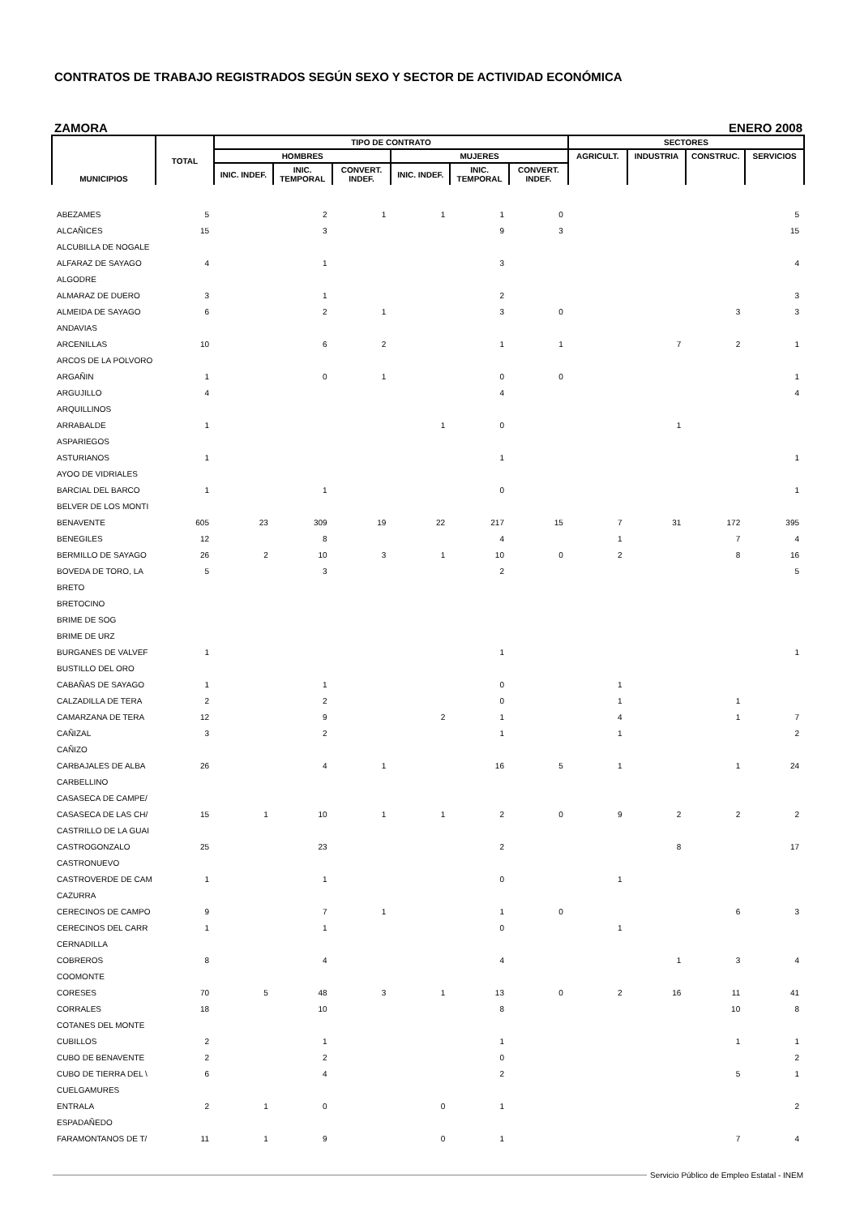CONTRATOS DE TRABAJO REGISTRADOS SEGÚN SEXO Y SECTOR DE ACTIVIDAD ECONÓMICA
ZAMORA ENERO 2008
| MUNICIPIOS | TOTAL | TIPO DE CONTRATO | | | | | | SECTORES | | | |
| --- | --- | --- | --- | --- | --- | --- | --- | --- | --- | --- | --- |
| | | HOMBRES | | | MUJERES | | | AGRICULT. | INDUSTRIA | CONSTRUC. | SERVICIOS |
| | | INIC. INDEF. | INIC. TEMPORAL | CONVERT. INDEF. | INIC. INDEF. | INIC. TEMPORAL | CONVERT. INDEF. | | | | |
| ABEZAMES | 5 | | 2 | 1 | 1 | 1 | 0 | | | | 5 |
| ALCAÑICES | 15 | | 3 | | | 9 | 3 | | | | 15 |
| ALCUBILLA DE NOGALE | | | | | | | | | | | |
| ALFARAZ DE SAYAGO | 4 | | 1 | | | 3 | | | | | 4 |
| ALGODRE | | | | | | | | | | | |
| ALMARAZ DE DUERO | 3 | | 1 | | | 2 | | | | | 3 |
| ALMEIDA DE SAYAGO | 6 | | 2 | 1 | | 3 | 0 | | | 3 | 3 |
| ANDAVIAS | | | | | | | | | | | |
| ARCENILLAS | 10 | | 6 | 2 | | 1 | 1 | | 7 | 2 | 1 |
| ARCOS DE LA POLVORO | | | | | | | | | | | |
| ARGAÑIN | 1 | | 0 | 1 | | 0 | 0 | | | | 1 |
| ARGUJILLO | 4 | | | | | 4 | | | | | 4 |
| ARQUILLINOS | | | | | | | | | | | |
| ARRABALDE | 1 | | | | 1 | 0 | | | 1 | | |
| ASPARIEGOS | | | | | | | | | | | |
| ASTURIANOS | 1 | | | | | 1 | | | | | 1 |
| AYOO DE VIDRIALES | | | | | | | | | | | |
| BARCIAL DEL BARCO | 1 | | 1 | | | 0 | | | | | 1 |
| BELVER DE LOS MONTI | | | | | | | | | | | |
| BENAVENTE | 605 | 23 | 309 | 19 | 22 | 217 | 15 | 7 | 31 | 172 | 395 |
| BENEGILES | 12 | | 8 | | | 4 | | 1 | | 7 | 4 |
| BERMILLO DE SAYAGO | 26 | 2 | 10 | 3 | 1 | 10 | 0 | 2 | | 8 | 16 |
| BOVEDA DE TORO, LA | 5 | | 3 | | | 2 | | | | | 5 |
| BRETO | | | | | | | | | | | |
| BRETOCINO | | | | | | | | | | | |
| BRIME DE SOG | | | | | | | | | | | |
| BRIME DE URZ | | | | | | | | | | | |
| BURGANES DE VALVEF | 1 | | | | | 1 | | | | | 1 |
| BUSTILLO DEL ORO | | | | | | | | | | | |
| CABAÑAS DE SAYAGO | 1 | | 1 | | | 0 | | 1 | | | |
| CALZADILLA DE TERA | 2 | | 2 | | | 0 | | 1 | | 1 | |
| CAMARZANA DE TERA | 12 | | 9 | | 2 | 1 | | 4 | | 1 | 7 |
| CAÑIZAL | 3 | | 2 | | | 1 | | 1 | | | 2 |
| CAÑIZO | | | | | | | | | | | |
| CARBAJALES DE ALBA | 26 | | 4 | 1 | | 16 | 5 | 1 | | 1 | 24 |
| CARBELLINO | | | | | | | | | | | |
| CASASECA DE CAMPE/ | | | | | | | | | | | |
| CASASECA DE LAS CH/ | 15 | 1 | 10 | 1 | 1 | 2 | 0 | 9 | 2 | 2 | 2 |
| CASTRILLO DE LA GUAI | | | | | | | | | | | |
| CASTROGONZALO | 25 | | 23 | | | 2 | | | 8 | | 17 |
| CASTRONUEVO | | | | | | | | | | | |
| CASTROVERDE DE CAM | 1 | | 1 | | | 0 | | 1 | | | |
| CAZURRA | | | | | | | | | | | |
| CERECINOS DE CAMPO | 9 | | 7 | 1 | | 1 | 0 | | | 6 | 3 |
| CERECINOS DEL CARR | 1 | | 1 | | | 0 | | 1 | | | |
| CERNADILLA | | | | | | | | | | | |
| COBREROS | 8 | | 4 | | | 4 | | | 1 | 3 | 4 |
| COOMONTE | | | | | | | | | | | |
| CORESES | 70 | 5 | 48 | 3 | 1 | 13 | 0 | 2 | 16 | 11 | 41 |
| CORRALES | 18 | | 10 | | | 8 | | | | 10 | 8 |
| COTANES DEL MONTE | | | | | | | | | | | |
| CUBILLOS | 2 | | 1 | | | 1 | | | | 1 | 1 |
| CUBO DE BENAVENTE | 2 | | 2 | | | 0 | | | | | 2 |
| CUBO DE TIERRA DEL \ | 6 | | 4 | | | 2 | | | | 5 | 1 |
| CUELGAMURES | | | | | | | | | | | |
| ENTRALA | 2 | 1 | 0 | | 0 | 1 | | | | | 2 |
| ESPADAÑEDO | | | | | | | | | | | |
| FARAMONTANOS DE T/ | 11 | 1 | 9 | | 0 | 1 | | | | 7 | 4 |
Servicio Público de Empleo Estatal - INEM